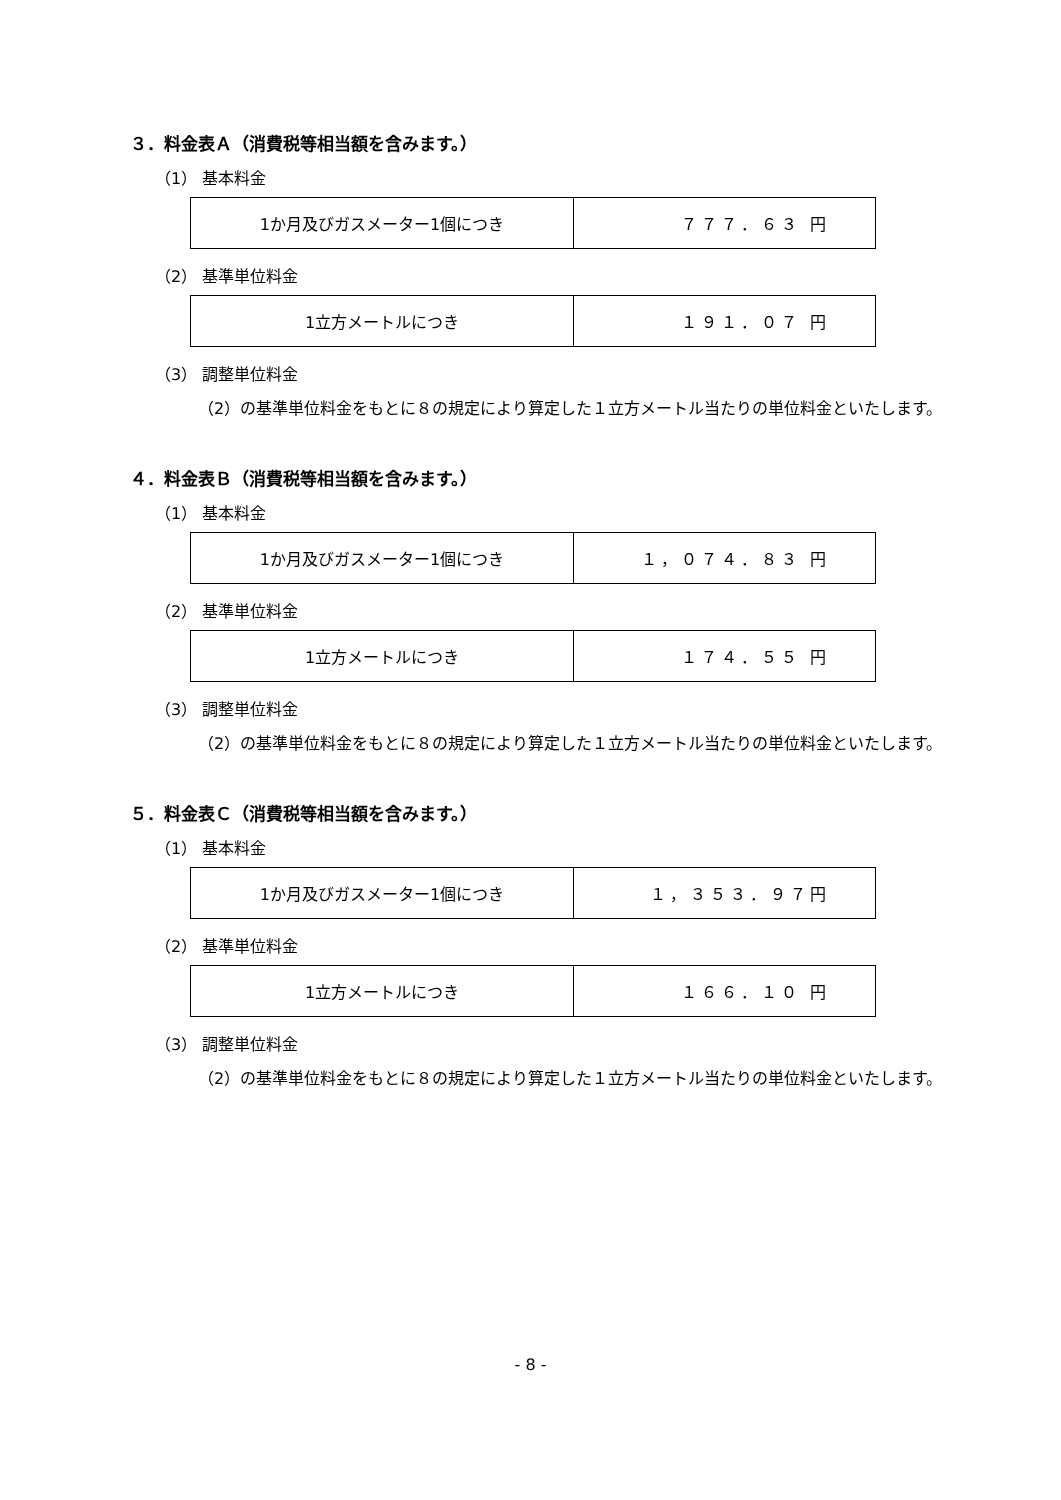３．料金表Ａ（消費税等相当額を含みます。）
（1） 基本料金
| 1か月及びガスメーター1個につき | ７７７．６３ 円 |
（2） 基準単位料金
| 1立方メートルにつき | １９１．０７ 円 |
（3） 調整単位料金
（2）の基準単位料金をもとに８の規定により算定した１立方メートル当たりの単位料金といたします。
４．料金表Ｂ（消費税等相当額を含みます。）
（1） 基本料金
| 1か月及びガスメーター1個につき | １，０７４．８３ 円 |
（2） 基準単位料金
| 1立方メートルにつき | １７４．５５ 円 |
（3） 調整単位料金
（2）の基準単位料金をもとに８の規定により算定した１立方メートル当たりの単位料金といたします。
５．料金表Ｃ（消費税等相当額を含みます。）
（1） 基本料金
| 1か月及びガスメーター1個につき | １，３５３．９７円 |
（2） 基準単位料金
| 1立方メートルにつき | １６６．１０ 円 |
（3） 調整単位料金
（2）の基準単位料金をもとに８の規定により算定した１立方メートル当たりの単位料金といたします。
- 8 -